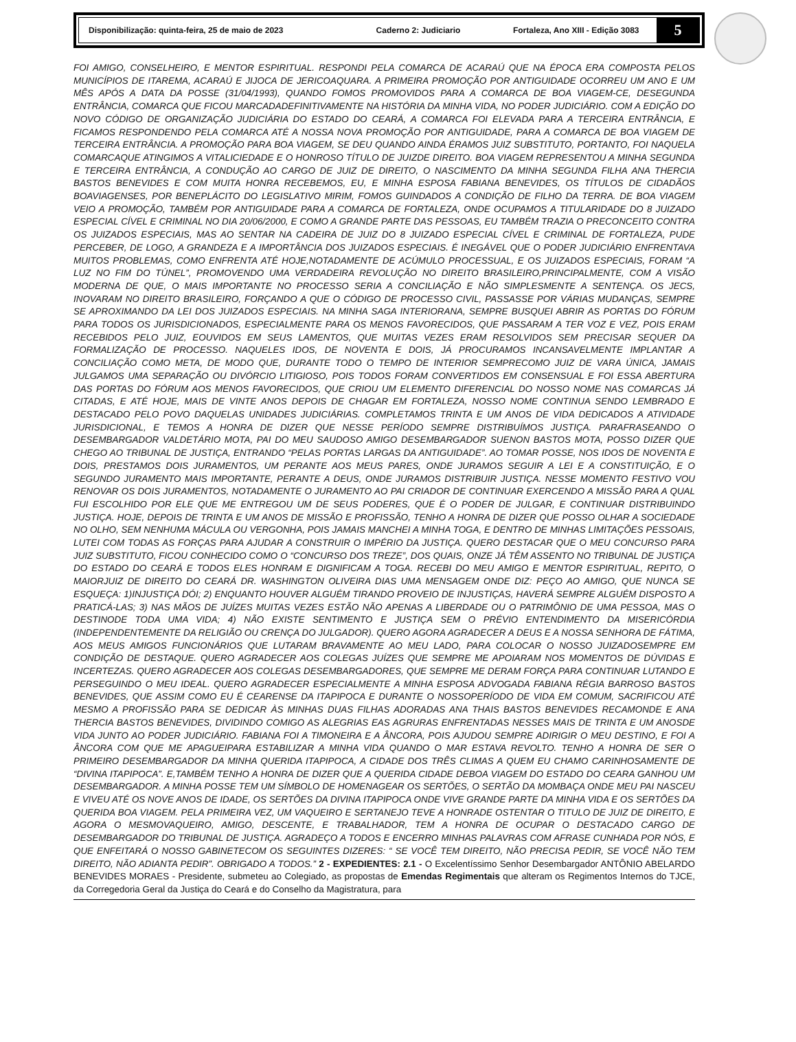Disponibilização: quinta-feira, 25 de maio de 2023 Caderno 2: Judiciario Fortaleza, Ano XIII - Edição 3083 5
FOI AMIGO, CONSELHEIRO, E MENTOR ESPIRITUAL. RESPONDI PELA COMARCA DE ACARAÚ QUE NA ÉPOCA ERA COMPOSTA PELOS MUNICÍPIOS DE ITAREMA, ACARAÚ E JIJOCA DE JERICOAQUARA. A PRIMEIRA PROMOÇÃO POR ANTIGUIDADE OCORREU UM ANO E UM MÊS APÓS A DATA DA POSSE (31/04/1993), QUANDO FOMOS PROMOVIDOS PARA A COMARCA DE BOA VIAGEM-CE, DESEGUNDA ENTRÂNCIA, COMARCA QUE FICOU MARCADADEFINITIVAMENTE NA HISTÓRIA DA MINHA VIDA, NO PODER JUDICIÁRIO. COM A EDIÇÃO DO NOVO CÓDIGO DE ORGANIZAÇÃO JUDICIÁRIA DO ESTADO DO CEARÁ, A COMARCA FOI ELEVADA PARA A TERCEIRA ENTRÂNCIA, E FICAMOS RESPONDENDO PELA COMARCA ATÉ A NOSSA NOVA PROMOÇÃO POR ANTIGUIDADE, PARA A COMARCA DE BOA VIAGEM DE TERCEIRA ENTRÂNCIA. A PROMOÇÃO PARA BOA VIAGEM, SE DEU QUANDO AINDA ÉRAMOS JUIZ SUBSTITUTO, PORTANTO, FOI NAQUELA COMARCAQUE ATINGIMOS A VITALICIEDADE E O HONROSO TÍTULO DE JUIZDE DIREITO. BOA VIAGEM REPRESENTOU A MINHA SEGUNDA E TERCEIRA ENTRÂNCIA, A CONDUÇÃO AO CARGO DE JUIZ DE DIREITO, O NASCIMENTO DA MINHA SEGUNDA FILHA ANA THERCIA BASTOS BENEVIDES E COM MUITA HONRA RECEBEMOS, EU, E MINHA ESPOSA FABIANA BENEVIDES, OS TÍTULOS DE CIDADÃOS BOAVIAGENSES, POR BENEPLÁCITO DO LEGISLATIVO MIRIM, FOMOS GUINDADOS A CONDIÇÃO DE FILHO DA TERRA. DE BOA VIAGEM VEIO A PROMOÇÃO, TAMBÉM POR ANTIGUIDADE PARA A COMARCA DE FORTALEZA, ONDE OCUPAMOS A TITULARIDADE DO 8 JUIZADO ESPECIAL CÍVEL E CRIMINAL NO DIA 20/06/2000, E COMO A GRANDE PARTE DAS PESSOAS, EU TAMBÉM TRAZIA O PRECONCEITO CONTRA OS JUIZADOS ESPECIAIS, MAS AO SENTAR NA CADEIRA DE JUIZ DO 8 JUIZADO ESPECIAL CÍVEL E CRIMINAL DE FORTALEZA, PUDE PERCEBER, DE LOGO, A GRANDEZA E A IMPORTÂNCIA DOS JUIZADOS ESPECIAIS. É INEGÁVEL QUE O PODER JUDICIÁRIO ENFRENTAVA MUITOS PROBLEMAS, COMO ENFRENTA ATÉ HOJE,NOTADAMENTE DE ACÚMULO PROCESSUAL, E OS JUIZADOS ESPECIAIS, FORAM “A LUZ NO FIM DO TÚNEL”, PROMOVENDO UMA VERDADEIRA REVOLUÇÃO NO DIREITO BRASILEIRO,PRINCIPALMENTE, COM A VISÃO MODERNA DE QUE, O MAIS IMPORTANTE NO PROCESSO SERIA A CONCILIAÇÃO E NÃO SIMPLESMENTE A SENTENÇA. OS JECS, INOVARAM NO DIREITO BRASILEIRO, FORÇANDO A QUE O CÓDIGO DE PROCESSO CIVIL, PASSASSE POR VÁRIAS MUDANÇAS, SEMPRE SE APROXIMANDO DA LEI DOS JUIZADOS ESPECIAIS. NA MINHA SAGA INTERIORANA, SEMPRE BUSQUEI ABRIR AS PORTAS DO FÓRUM PARA TODOS OS JURISDICIONADOS, ESPECIALMENTE PARA OS MENOS FAVORECIDOS, QUE PASSARAM A TER VOZ E VEZ, POIS ERAM RECEBIDOS PELO JUIZ, EOUVIDOS EM SEUS LAMENTOS, QUE MUITAS VEZES ERAM RESOLVIDOS SEM PRECISAR SEQUER DA FORMALIZAÇÃO DE PROCESSO. NAQUELES IDOS, DE NOVENTA E DOIS, JÁ PROCURAMOS INCANSAVELMENTE IMPLANTAR A CONCILIAÇÃO COMO META, DE MODO QUE, DURANTE TODO O TEMPO DE INTERIOR SEMPRECOMO JUIZ DE VARA ÚNICA, JAMAIS JULGAMOS UMA SEPARAÇÃO OU DIVÓRCIO LITIGIOSO, POIS TODOS FORAM CONVERTIDOS EM CONSENSUAL E FOI ESSA ABERTURA DAS PORTAS DO FÓRUM AOS MENOS FAVORECIDOS, QUE CRIOU UM ELEMENTO DIFERENCIAL DO NOSSO NOME NAS COMARCAS JÁ CITADAS, E ATÉ HOJE, MAIS DE VINTE ANOS DEPOIS DE CHAGAR EM FORTALEZA, NOSSO NOME CONTINUA SENDO LEMBRADO E DESTACADO PELO POVO DAQUELAS UNIDADES JUDICIÁRIAS. COMPLETAMOS TRINTA E UM ANOS DE VIDA DEDICADOS A ATIVIDADE JURISDICIONAL, E TEMOS A HONRA DE DIZER QUE NESSE PERÍODO SEMPRE DISTRIBUÍMOS JUSTIÇA. PARAFRASEANDO O DESEMBARGADOR VALDETÁRIO MOTA, PAI DO MEU SAUDOSO AMIGO DESEMBARGADOR SUENON BASTOS MOTA, POSSO DIZER QUE CHEGO AO TRIBUNAL DE JUSTIÇA, ENTRANDO “PELAS PORTAS LARGAS DA ANTIGUIDADE”. AO TOMAR POSSE, NOS IDOS DE NOVENTA E DOIS, PRESTAMOS DOIS JURAMENTOS, UM PERANTE AOS MEUS PARES, ONDE JURAMOS SEGUIR A LEI E A CONSTITUIÇÃO, E O SEGUNDO JURAMENTO MAIS IMPORTANTE, PERANTE A DEUS, ONDE JURAMOS DISTRIBUIR JUSTIÇA. NESSE MOMENTO FESTIVO VOU RENOVAR OS DOIS JURAMENTOS, NOTADAMENTE O JURAMENTO AO PAI CRIADOR DE CONTINUAR EXERCENDO A MISSÃO PARA A QUAL FUI ESCOLHIDO POR ELE QUE ME ENTREGOU UM DE SEUS PODERES, QUE É O PODER DE JULGAR, E CONTINUAR DISTRIBUINDO JUSTIÇA. HOJE, DEPOIS DE TRINTA E UM ANOS DE MISSÃO E PROFISSÃO, TENHO A HONRA DE DIZER QUE POSSO OLHAR A SOCIEDADE NO OLHO, SEM NENHUMA MÁCULA OU VERGONHA, POIS JAMAIS MANCHEI A MINHA TOGA, E DENTRO DE MINHAS LIMITAÇÕES PESSOAIS, LUTEI COM TODAS AS FORÇAS PARA AJUDAR A CONSTRUIR O IMPÉRIO DA JUSTIÇA. QUERO DESTACAR QUE O MEU CONCURSO PARA JUIZ SUBSTITUTO, FICOU CONHECIDO COMO O “CONCURSO DOS TREZE”, DOS QUAIS, ONZE JÁ TÊM ASSENTO NO TRIBUNAL DE JUSTIÇA DO ESTADO DO CEARÁ E TODOS ELES HONRAM E DIGNIFICAM A TOGA. RECEBI DO MEU AMIGO E MENTOR ESPIRITUAL, REPITO, O MAIORJUIZ DE DIREITO DO CEARÁ DR. WASHINGTON OLIVEIRA DIAS UMA MENSAGEM ONDE DIZ: PEÇO AO AMIGO, QUE NUNCA SE ESQUEÇA: 1)INJUSTIÇA DÓI; 2) ENQUANTO HOUVER ALGUÉM TIRANDO PROVEIO DE INJUSTIÇAS, HAVERÁ SEMPRE ALGUÉM DISPOSTO A PRATICÁ-LAS; 3) NAS MÃOS DE JUÍZES MUITAS VEZES ESTÃO NÃO APENAS A LIBERDADE OU O PATRIMÔNIO DE UMA PESSOA, MAS O DESTINODE TODA UMA VIDA; 4) NÃO EXISTE SENTIMENTO E JUSTIÇA SEM O PRÉVIO ENTENDIMENTO DA MISERICÓRDIA (INDEPENDENTEMENTE DA RELIGIÃO OU CRENÇA DO JULGADOR). QUERO AGORA AGRADECER A DEUS E A NOSSA SENHORA DE FÁTIMA, AOS MEUS AMIGOS FUNCIONÁRIOS QUE LUTARAM BRAVAMENTE AO MEU LADO, PARA COLOCAR O NOSSO JUIZADOSEMPRE EM CONDIÇÃO DE DESTAQUE. QUERO AGRADECER AOS COLEGAS JUÍZES QUE SEMPRE ME APOIARAM NOS MOMENTOS DE DÚVIDAS E INCERTEZAS. QUERO AGRADECER AOS COLEGAS DESEMBARGADORES, QUE SEMPRE ME DERAM FORÇA PARA CONTINUAR LUTANDO E PERSEGUINDO O MEU IDEAL. QUERO AGRADECER ESPECIALMENTE A MINHA ESPOSA ADVOGADA FABIANA RÉGIA BARROSO BASTOS BENEVIDES, QUE ASSIM COMO EU É CEARENSE DA ITAPIPOCA E DURANTE O NOSSOPERÍODO DE VIDA EM COMUM, SACRIFICOU ATÉ MESMO A PROFISSÃO PARA SE DEDICAR ÀS MINHAS DUAS FILHAS ADORADAS ANA THAIS BASTOS BENEVIDES RECAMONDE E ANA THERCIA BASTOS BENEVIDES, DIVIDINDO COMIGO AS ALEGRIAS EAS AGRURAS ENFRENTADAS NESSES MAIS DE TRINTA E UM ANOSDE VIDA JUNTO AO PODER JUDICIÁRIO. FABIANA FOI A TIMONEIRA E A ÂNCORA, POIS AJUDOU SEMPRE ADIRIGIR O MEU DESTINO, E FOI A ÂNCORA COM QUE ME APAGUEIPARA ESTABILIZAR A MINHA VIDA QUANDO O MAR ESTAVA REVOLTO. TENHO A HONRA DE SER O PRIMEIRO DESEMBARGADOR DA MINHA QUERIDA ITAPIPOCA, A CIDADE DOS TRÊS CLIMAS A QUEM EU CHAMO CARINHOSAMENTE DE “DIVINA ITAPIPOCA”. E,TAMBÉM TENHO A HONRA DE DIZER QUE A QUERIDA CIDADE DEBOA VIAGEM DO ESTADO DO CEARA GANHOU UM DESEMBARGADOR. A MINHA POSSE TEM UM SÍMBOLO DE HOMENAGEAR OS SERTÕES, O SERTÃO DA MOMBAÇA ONDE MEU PAI NASCEU E VIVEU ATÉ OS NOVE ANOS DE IDADE, OS SERTÕES DA DIVINA ITAPIPOCA ONDE VIVE GRANDE PARTE DA MINHA VIDA E OS SERTÕES DA QUERIDA BOA VIAGEM. PELA PRIMEIRA VEZ, UM VAQUEIRO E SERTANEJO TEVE A HONRADE OSTENTAR O TITULO DE JUIZ DE DIREITO, E AGORA O MESMOVAQUEIRO, AMIGO, DESCENTE, E TRABALHADOR, TEM A HONRA DE OCUPAR O DESTACADO CARGO DE DESEMBARGADOR DO TRIBUNAL DE JUSTIÇA. AGRADEÇO A TODOS E ENCERRO MINHAS PALAVRAS COM AFRASE CUNHADA POR NÓS, E QUE ENFEITARÁ O NOSSO GABINETECOM OS SEGUINTES DIZERES: “ SE VOCÊ TEM DIREITO, NÃO PRECISA PEDIR, SE VOCÊ NÃO TEM DIREITO, NÃO ADIANTA PEDIR”. OBRIGADO A TODOS.” 2 - EXPEDIENTES: 2.1 - O Excelentíssimo Senhor Desembargador ANTÔNIO ABELARDO BENEVIDES MORAES - Presidente, submeteu ao Colegiado, as propostas de Emendas Regimentais que alteram os Regimentos Internos do TJCE, da Corregedoria Geral da Justiça do Ceará e do Conselho da Magistratura, para